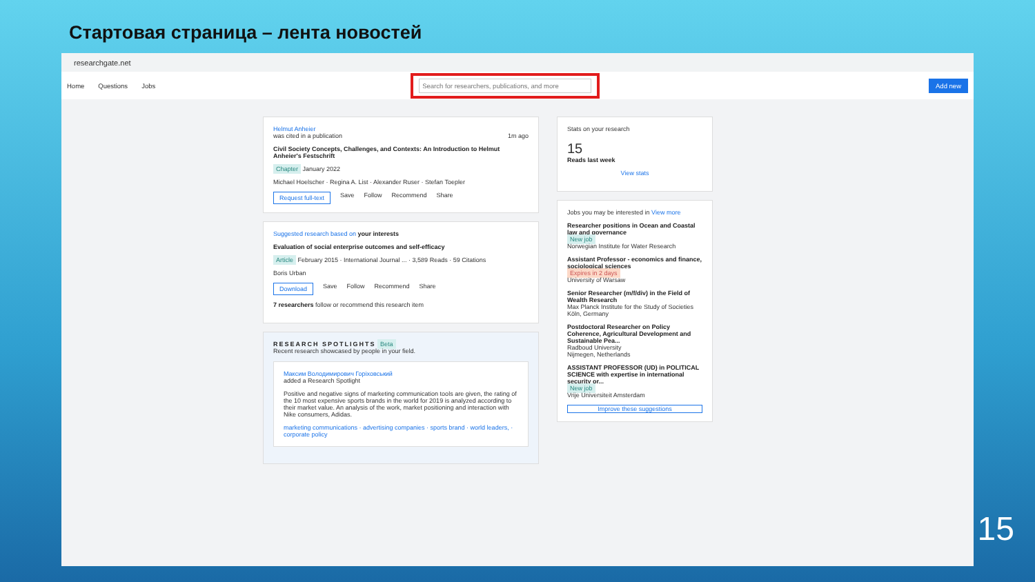Стартовая страница – лента новостей
researchgate.net
Home Questions Jobs
Search for researchers, publications, and more
Add new
Helmut Anheier
was cited in a publication 1m ago
Civil Society Concepts, Challenges, and Contexts: An Introduction to Helmut Anheier's Festschrift
Chapter January 2022
Michael Hoelscher · Regina A. List · Alexander Ruser · Stefan Toepler
Request full-text Save Follow Recommend Share
Suggested research based on your interests
Evaluation of social enterprise outcomes and self-efficacy
Article February 2015 · International Journal ... · 3,589 Reads · 59 Citations
Boris Urban
Download Save Follow Recommend Share
7 researchers follow or recommend this research item
RESEARCH SPOTLIGHTS Beta
Recent research showcased by people in your field.
Максим Володимирович Горіховський
added a Research Spotlight
Positive and negative signs of marketing communication tools are given, the rating of the 10 most expensive sports brands in the world for 2019 is analyzed according to their market value. An analysis of the work, market positioning and interaction with Nike consumers, Adidas.
marketing communications · advertising companies · sports brand · world leaders, · corporate policy
Stats on your research
15
Reads last week
View stats
Jobs you may be interested in View more
Researcher positions in Ocean and Coastal law and governance
New job
Norwegian Institute for Water Research
Assistant Professor - economics and finance, sociological sciences
Expires in 2 days
University of Warsaw
Senior Researcher (m/f/div) in the Field of Wealth Research
Max Planck Institute for the Study of Societies
Köln, Germany
Postdoctoral Researcher on Policy Coherence, Agricultural Development and Sustainable Pea...
Radboud University
Nijmegen, Netherlands
ASSISTANT PROFESSOR (UD) in POLITICAL SCIENCE with expertise in international security or...
New job
Vrije Universiteit Amsterdam
Improve these suggestions
15